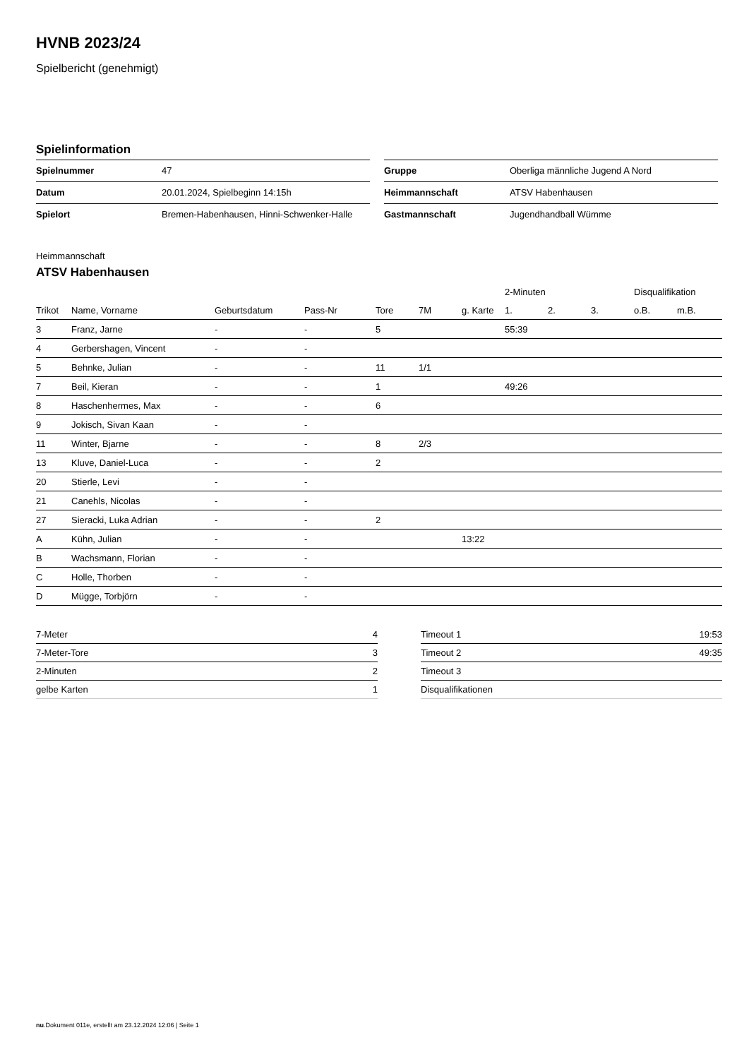HVNB 2023/24
Spielbericht (genehmigt)
Spielinformation
| Spielnummer | 47 |
| Datum | 20.01.2024, Spielbeginn 14:15h |
| Spielort | Bremen-Habenhausen, Hinni-Schwenker-Halle |
| Gruppe | Oberliga männliche Jugend A Nord |
| Heimmannschaft | ATSV Habenhausen |
| Gastmannschaft | Jugendhandball Wümme |
Heimmannschaft
ATSV Habenhausen
| | | | | | | | 2-Minuten | | | Disqualifikation | |
| --- | --- | --- | --- | --- | --- | --- | --- | --- | --- | --- | --- |
| Trikot | Name, Vorname | Geburtsdatum | Pass-Nr | Tore | 7M | g. Karte | 1. | 2. | 3. | o.B. | m.B. |
| 3 | Franz, Jarne | - | - | 5 | | | 55:39 | | | | |
| 4 | Gerbershagen, Vincent | - | - | | | | | | | | |
| 5 | Behnke, Julian | - | - | 11 | 1/1 | | | | | | |
| 7 | Beil, Kieran | - | - | 1 | | | 49:26 | | | | |
| 8 | Haschenhermes, Max | - | - | 6 | | | | | | | |
| 9 | Jokisch, Sivan Kaan | - | - | | | | | | | | |
| 11 | Winter, Bjarne | - | - | 8 | 2/3 | | | | | | |
| 13 | Kluve, Daniel-Luca | - | - | 2 | | | | | | | |
| 20 | Stierle, Levi | - | - | | | | | | | | |
| 21 | Canehls, Nicolas | - | - | | | | | | | | |
| 27 | Sieracki, Luka Adrian | - | - | 2 | | | | | | | |
| A | Kühn, Julian | - | - | | | 13:22 | | | | | |
| B | Wachsmann, Florian | - | - | | | | | | | | |
| C | Holle, Thorben | - | - | | | | | | | | |
| D | Mügge, Torbjörn | - | - | | | | | | | | |
| 7-Meter | 4 |
| 7-Meter-Tore | 3 |
| 2-Minuten | 2 |
| gelbe Karten | 1 |
| Timeout 1 | 19:53 |
| Timeout 2 | 49:35 |
| Timeout 3 | |
| Disqualifikationen | |
nu.Dokument 011e, erstellt am 23.12.2024 12:06 | Seite 1